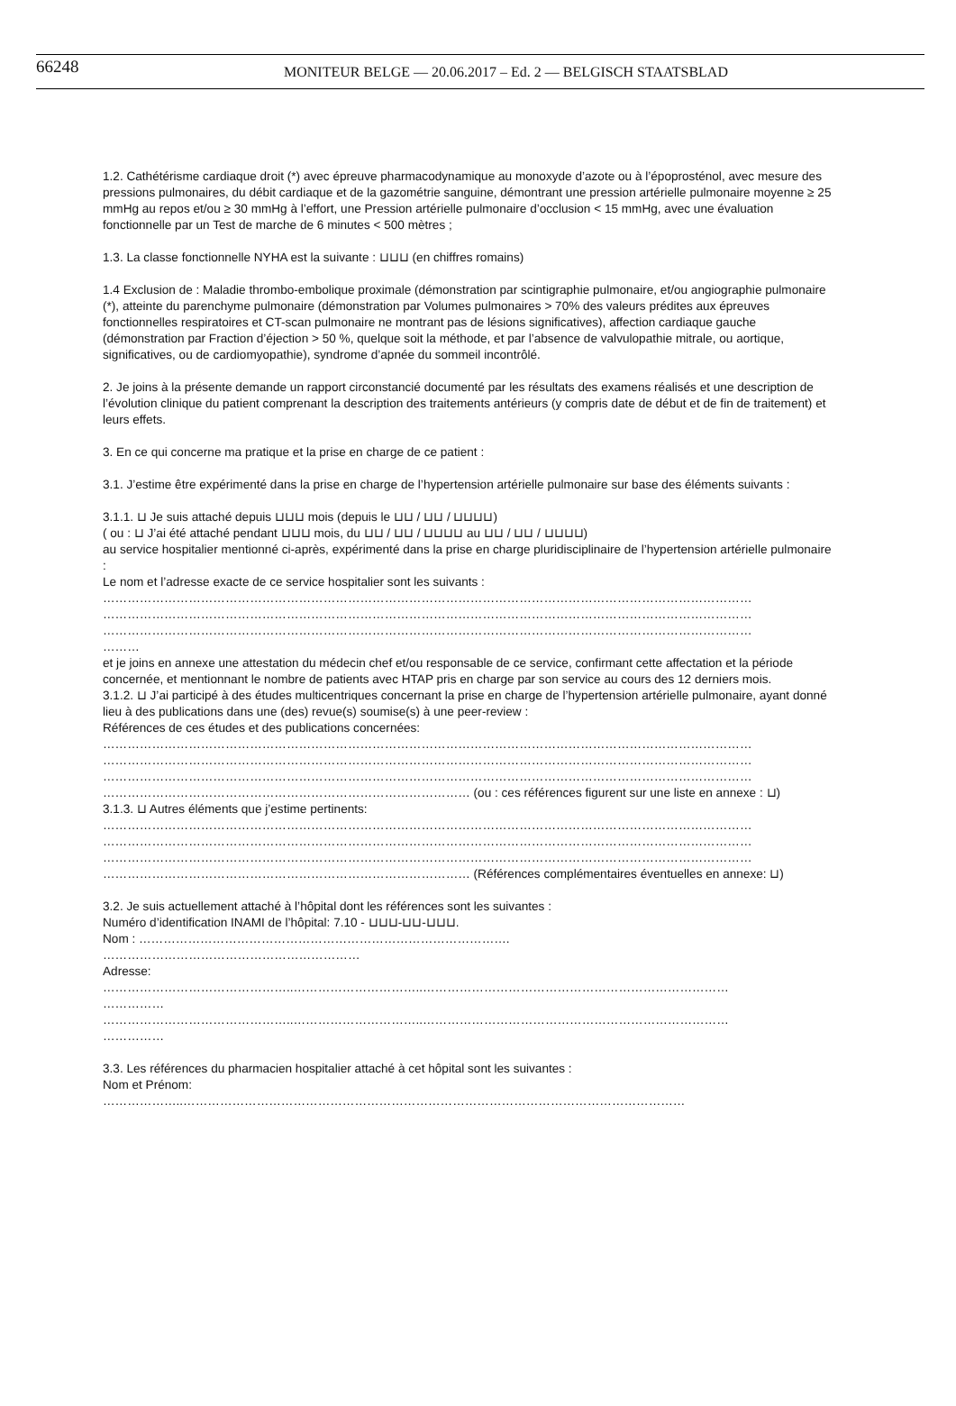66248 MONITEUR BELGE — 20.06.2017 – Ed. 2 — BELGISCH STAATSBLAD
1.2. Cathétérisme cardiaque droit (*) avec épreuve pharmacodynamique au monoxyde d’azote ou à l’époprosténol, avec mesure des pressions pulmonaires, du débit cardiaque et de la gazométrie sanguine, démontrant une pression artérielle pulmonaire moyenne ≥ 25 mmHg au repos et/ou ≥ 30 mmHg à l’effort, une Pression artérielle pulmonaire d’occlusion < 15 mmHg, avec une évaluation fonctionnelle par un Test de marche de 6 minutes < 500 mètres ;
1.3. La classe fonctionnelle NYHA est la suivante : ⊔⊔⊔ (en chiffres romains)
1.4 Exclusion de : Maladie thrombo-embolique proximale (démonstration par scintigraphie pulmonaire, et/ou angiographie pulmonaire (*), atteinte du parenchyme pulmonaire (démonstration par Volumes pulmonaires > 70% des valeurs prédites aux épreuves fonctionnelles respiratoires et CT-scan pulmonaire ne montrant pas de lésions significatives), affection cardiaque gauche (démonstration par Fraction d’éjection > 50 %, quelque soit la méthode, et par l’absence de valvulopathie mitrale, ou aortique, significatives, ou de cardiomyopathie), syndrome d’apnée du sommeil incontrôlé.
2. Je joins à la présente demande un rapport circonstancié documenté par les résultats des examens réalisés et une description de l’évolution clinique du patient comprenant la description des traitements antérieurs (y compris date de début et de fin de traitement) et leurs effets.
3. En ce qui concerne ma pratique et la prise en charge de ce patient :
3.1. J’estime être expérimenté dans la prise en charge de l’hypertension artérielle pulmonaire sur base des éléments suivants :
3.1.1. ⊔ Je suis attaché depuis ⊔⊔⊔ mois (depuis le ⊔⊔ / ⊔⊔ / ⊔⊔⊔⊔)
( ou : ⊔ J’ai été attaché pendant ⊔⊔⊔ mois, du ⊔⊔ / ⊔⊔ / ⊔⊔⊔⊔ au ⊔⊔ / ⊔⊔ / ⊔⊔⊔⊔)
au service hospitalier mentionné ci-après, expérimenté dans la prise en charge pluridisciplinaire de l’hypertension artérielle pulmonaire :
Le nom et l’adresse exacte de ce service hospitalier sont les suivants :
……………………………………………………………………………………………………………………………………………
……………………………………………………………………………………………………………………………………………
……………………………………………………………………………………………………………………………………………
………
et je joins en annexe une attestation du médecin chef et/ou responsable de ce service, confirmant cette affectation et la période concernée, et mentionnant le nombre de patients avec HTAP pris en charge par son service au cours des 12 derniers mois.
3.1.2. ⊔ J’ai participé à des études multicentriques concernant la prise en charge de l’hypertension artérielle pulmonaire, ayant donné lieu à des publications dans une (des) revue(s) soumise(s) à une peer-review :
Références de ces études et des publications concernées:
……………………………………………………………………………………………………………………………………………
……………………………………………………………………………………………………………………………………………
……………………………………………………………………………………………………………………………………………
……………………………………………………………………………… (ou : ces références figurent sur une liste en annexe : ⊔)
3.1.3. ⊔ Autres éléments que j’estime pertinents:
……………………………………………………………………………………………………………………………………………
……………………………………………………………………………………………………………………………………………
……………………………………………………………………………………………………………………………………………
……………………………………………………………………………… (Références complémentaires éventuelles en annexe: ⊔)
3.2. Je suis actuellement attaché à l’hôpital dont les références sont les suivantes :
Numéro d’identification INAMI de l’hôpital: 7.10 - ⊔⊔⊔-⊔⊔-⊔⊔⊔.
Nom : ……………………………………………………………………………….
………………………………………………………
Adresse:
………………………………………..…………………………..…………………………………………………………………
……………
………………………………………..…………………………..…………………………………………………………………
……………
3.3. Les références du pharmacien hospitalier attaché à cet hôpital sont les suivantes :
Nom et Prénom:
………………..……………………………………………………………………………………………………………